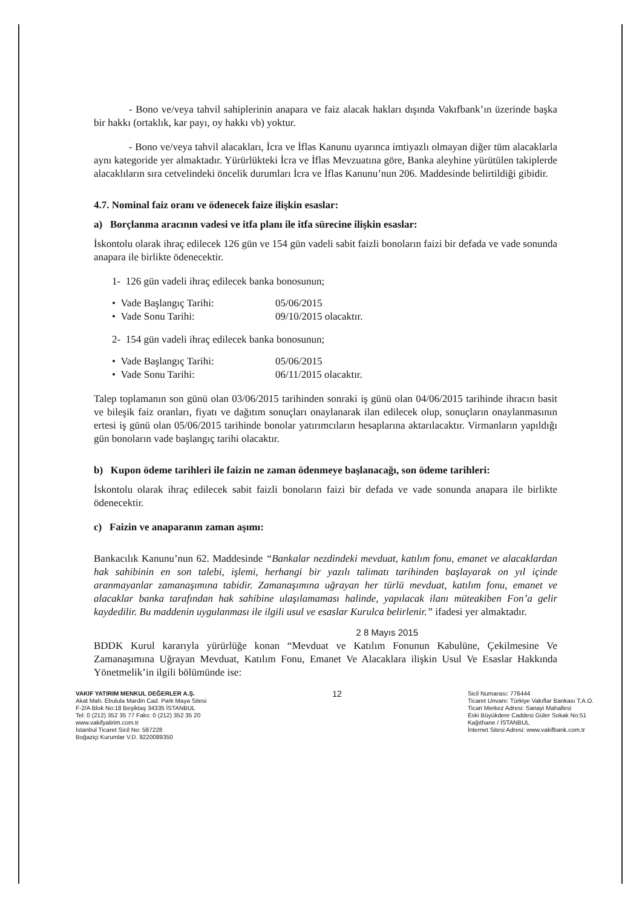- Bono ve/veya tahvil sahiplerinin anapara ve faiz alacak hakları dışında Vakıfbank’ın üzerinde başka bir hakkı (ortaklık, kar payı, oy hakkı vb) yoktur.
- Bono ve/veya tahvil alacakları, İcra ve İflas Kanunu uyarınca imtiyazlı olmayan diğer tüm alacaklarla aynı kategoride yer almaktadır. Yürürlükteki İcra ve İflas Mevzuatına göre, Banka aleyhine yürütülen takiplerde alacaklıların sıra cetvelindeki öncelik durumları İcra ve İflas Kanunu’nun 206. Maddesinde belirtildiği gibidir.
4.7. Nominal faiz oranı ve ödenecek faize ilişkin esaslar:
a) Borçlanma aracının vadesi ve itfa planı ile itfa sürecine ilişkin esaslar:
İskontolu olarak ihraç edilecek 126 gün ve 154 gün vadeli sabit faizli bonoların faizi bir defada ve vade sonunda anapara ile birlikte ödenecektir.
1- 126 gün vadeli ihraç edilecek banka bonosunun;
• Vade Başlangıç Tarihi: 05/06/2015
• Vade Sonu Tarihi: 09/10/2015 olacaktır.
2- 154 gün vadeli ihraç edilecek banka bonosunun;
• Vade Başlangıç Tarihi: 05/06/2015
• Vade Sonu Tarihi: 06/11/2015 olacaktır.
Talep toplamanın son günü olan 03/06/2015 tarihinden sonraki iş günü olan 04/06/2015 tarihinde ihracın basit ve bileşik faiz oranları, fiyatı ve dağıtım sonuçları onaylanarak ilan edilecek olup, sonuçların onaylanmasının ertesi iş günü olan 05/06/2015 tarihinde bonolar yatırımcıların hesaplarına aktarılacaktır. Virmanların yapıldığı gün bonoların vade başlangıç tarihi olacaktır.
b) Kupon ödeme tarihleri ile faizin ne zaman ödenmeye başlanacağı, son ödeme tarihleri:
İskontolu olarak ihraç edilecek sabit faizli bonoların faizi bir defada ve vade sonunda anapara ile birlikte ödenecektir.
c) Faizin ve anaparanın zaman aşımı:
Bankacılık Kanunu’nun 62. Maddesinde “Bankalar nezdindeki mevduat, katılım fonu, emanet ve alacaklardan hak sahibinin en son talebi, işlemi, herhangi bir yazılı talimatı tarihinden başlayarak on yıl içinde aranmayanlar zamanaşımına tabidir. Zamanaşımına uğrayan her türlü mevduat, katılım fonu, emanet ve alacaklar banka tarafından hak sahibine ulaşılamaması halinde, yapılacak ilanı müteakiben Fon’a gelir kaydedilir. Bu maddenin uygulanması ile ilgili usul ve esaslar Kurulca belirlenir.” ifadesi yer almaktadır.
2 8 Mayıs 2015
BDDK Kurul kararıyla yürürlüğe konan “Mevduat ve Katılım Fonunun Kabulüne, Çekilmesine Ve Zamanaşımına Uğrayan Mevduat, Katılım Fonu, Emanet Ve Alacaklara ilişkin Usul Ve Esaslar Hakkında Yönetmelik’in ilgili bölümünde ise:
VAKIF YATIRIM MENKUL DEĞERLER A.Ş.
Akat Mah. Ebulula Mardin Cad. Park Maya Sitesi
F-2/A Blok No:18 Beşiktaş 34335 İSTANBUL
Tel: 0 (212) 352 35 77 Faks: 0 (212) 352 35 20
www.vakifyatirim.com.tr
İstanbul Ticaret Sicil No: 587228
Boğaziçi Kurumlar V.D. 9220089350
12
Sicil Numarası: 776444
Ticaret Unvanı: Türkiye Vakıflar Bankası T.A.O.
Ticari Merkez Adresi: Sanayi Mahallesi
Eski Büyükdere Caddesi Güler Sokak No:51
Kağıthane / İSTANBUL
İnternet Sitesi Adresi: www.vakifbank.com.tr